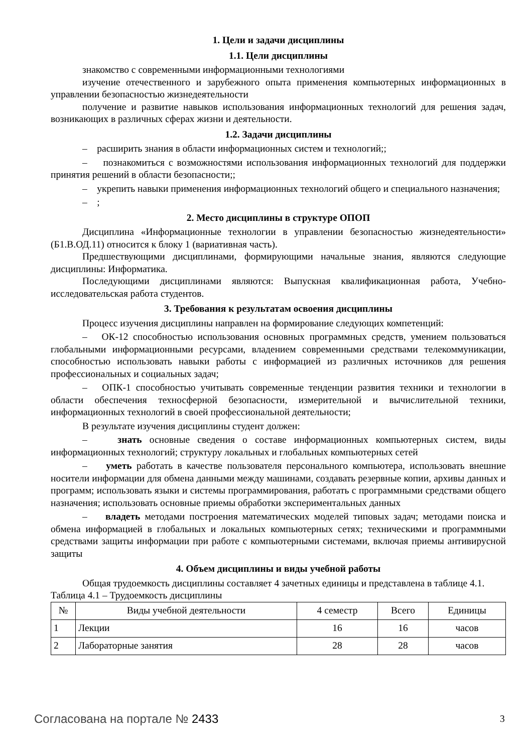1. Цели и задачи дисциплины
1.1. Цели дисциплины
знакомство с современными информационными технологиями
изучение отечественного и зарубежного опыта применения компьютерных информационных в управлении безопасностью жизнедеятельности
получение и развитие навыков использования информационных технологий для решения задач, возникающих в различных сферах жизни и деятельности.
1.2. Задачи дисциплины
– расширить знания в области информационных систем и технологий;;
– познакомиться с возможностями использования информационных технологий для поддержки принятия решений в области безопасности;;
– укрепить навыки применения информационных технологий общего и специального назначения;
– ;
2. Место дисциплины в структуре ОПОП
Дисциплина «Информационные технологии в управлении безопасностью жизнедеятельности» (Б1.В.ОД.11) относится к блоку 1 (вариативная часть).
Предшествующими дисциплинами, формирующими начальные знания, являются следующие дисциплины: Информатика.
Последующими дисциплинами являются: Выпускная квалификационная работа, Учебно-исследовательская работа студентов.
3. Требования к результатам освоения дисциплины
Процесс изучения дисциплины направлен на формирование следующих компетенций:
– ОК-12 способностью использования основных программных средств, умением пользоваться глобальными информационными ресурсами, владением современными средствами телекоммуникации, способностью использовать навыки работы с информацией из различных источников для решения профессиональных и социальных задач;
– ОПК-1 способностью учитывать современные тенденции развития техники и технологии в области обеспечения техносферной безопасности, измерительной и вычислительной техники, информационных технологий в своей профессиональной деятельности;
В результате изучения дисциплины студент должен:
– знать основные сведения о составе информационных компьютерных систем, виды информационных технологий; структуру локальных и глобальных компьютерных сетей
– уметь работать в качестве пользователя персонального компьютера, использовать внешние носители информации для обмена данными между машинами, создавать резервные копии, архивы данных и программ; использовать языки и системы программирования, работать с программными средствами общего назначения; использовать основные приемы обработки экспериментальных данных
– владеть методами построения математических моделей типовых задач; методами поиска и обмена информацией в глобальных и локальных компьютерных сетях; техническими и программными средствами защиты информации при работе с компьютерными системами, включая приемы антивирусной защиты
4. Объем дисциплины и виды учебной работы
Общая трудоемкость дисциплины составляет 4 зачетных единицы и представлена в таблице 4.1.
Таблица 4.1 – Трудоемкость дисциплины
| № | Виды учебной деятельности | 4 семестр | Всего | Единицы |
| --- | --- | --- | --- | --- |
| 1 | Лекции | 16 | 16 | часов |
| 2 | Лабораторные занятия | 28 | 28 | часов |
Согласована на портале № 2433 3